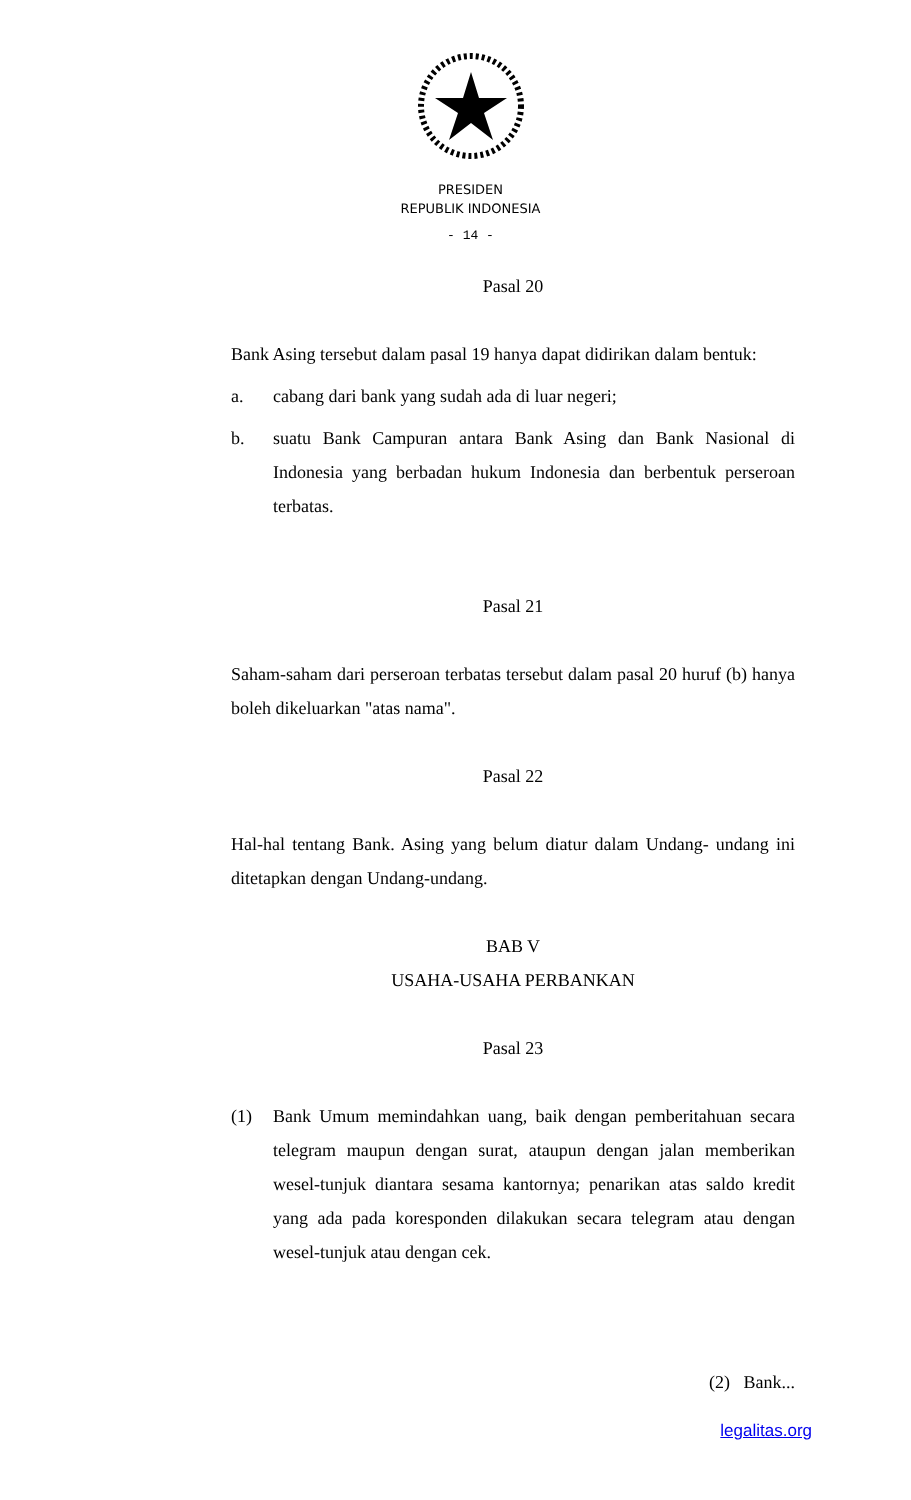PRESIDEN
REPUBLIK INDONESIA
- 14 -
Pasal 20
Bank Asing tersebut dalam pasal 19 hanya dapat didirikan dalam bentuk:
a. cabang dari bank yang sudah ada di luar negeri;
b. suatu Bank Campuran antara Bank Asing dan Bank Nasional di Indonesia yang berbadan hukum Indonesia dan berbentuk perseroan terbatas.
Pasal 21
Saham-saham dari perseroan terbatas tersebut dalam pasal 20 huruf (b) hanya boleh dikeluarkan "atas nama".
Pasal 22
Hal-hal tentang Bank. Asing yang belum diatur dalam Undang- undang ini ditetapkan dengan Undang-undang.
BAB V
USAHA-USAHA PERBANKAN
Pasal 23
(1) Bank Umum memindahkan uang, baik dengan pemberitahuan secara telegram maupun dengan surat, ataupun dengan jalan memberikan wesel-tunjuk diantara sesama kantornya; penarikan atas saldo kredit yang ada pada koresponden dilakukan secara telegram atau dengan wesel-tunjuk atau dengan cek.
(2) Bank...
legalitas.org